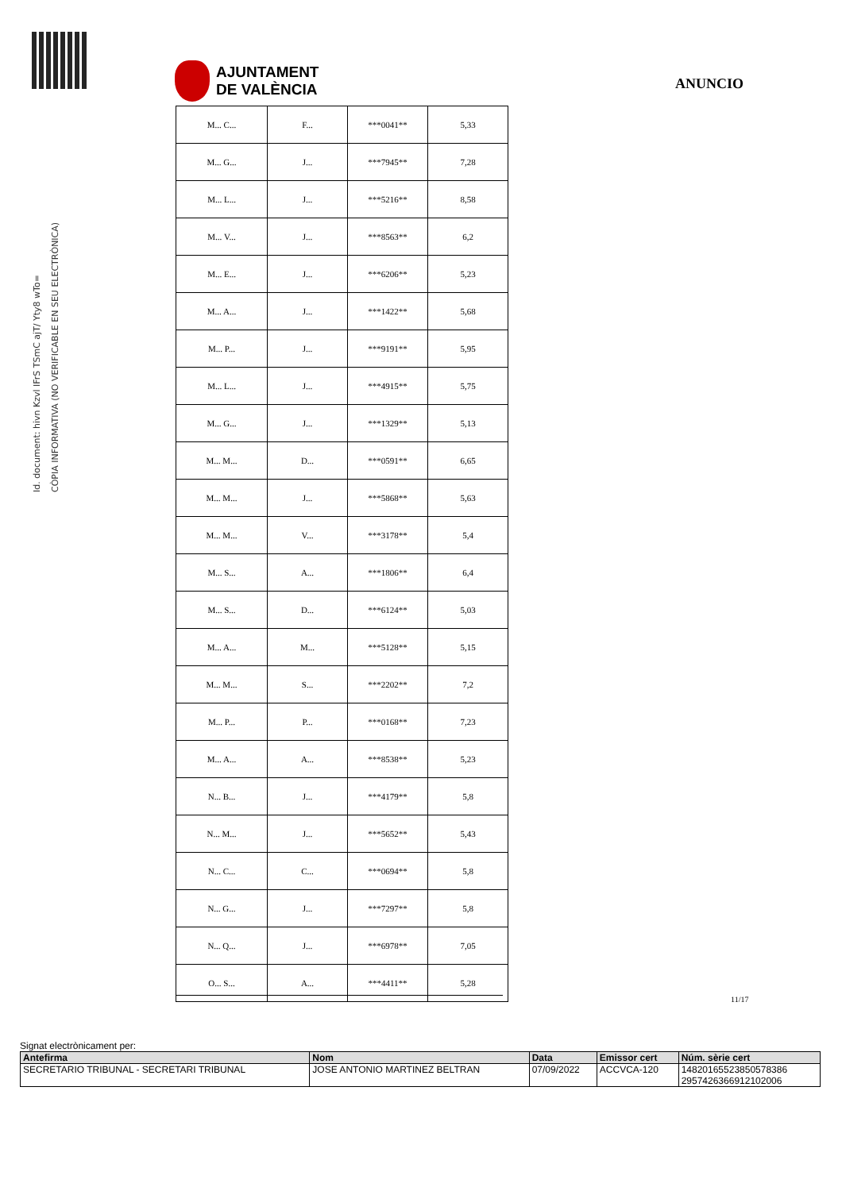Id. document: hivn Kzvl IFrS TSmC ajT/ Yty8 wTo=
CÒPIA INFORMATIVA (NO VERIFICABLE EN SEU ELECTRÒNICA)
AJUNTAMENT
DE VALÈNCIA
ANUNCIO
| M... C... | F... | ***0041** | 5,33 |
| M... G... | J... | ***7945** | 7,28 |
| M... L... | J... | ***5216** | 8,58 |
| M... V... | J... | ***8563** | 6,2 |
| M... E... | J... | ***6206** | 5,23 |
| M... A... | J... | ***1422** | 5,68 |
| M... P... | J... | ***9191** | 5,95 |
| M... L... | J... | ***4915** | 5,75 |
| M... G... | J... | ***1329** | 5,13 |
| M... M... | D... | ***0591** | 6,65 |
| M... M... | J... | ***5868** | 5,63 |
| M... M... | V... | ***3178** | 5,4 |
| M... S... | A... | ***1806** | 6,4 |
| M... S... | D... | ***6124** | 5,03 |
| M... A... | M... | ***5128** | 5,15 |
| M... M... | S... | ***2202** | 7,2 |
| M... P... | P... | ***0168** | 7,23 |
| M... A... | A... | ***8538** | 5,23 |
| N... B... | J... | ***4179** | 5,8 |
| N... M... | J... | ***5652** | 5,43 |
| N... C... | C... | ***0694** | 5,8 |
| N... G... | J... | ***7297** | 5,8 |
| N... Q... | J... | ***6978** | 7,05 |
| O... S... | A... | ***4411** | 5,28 |
11/17
Signat electrònicament per:
| Antefirma | Nom | Data | Emissor cert | Núm. sèrie cert |
| --- | --- | --- | --- | --- |
| SECRETARIO TRIBUNAL - SECRETARI TRIBUNAL | JOSE ANTONIO MARTINEZ BELTRAN | 07/09/2022 | ACCVCA-120 | 14820165523850578386 2957426366912102006 |